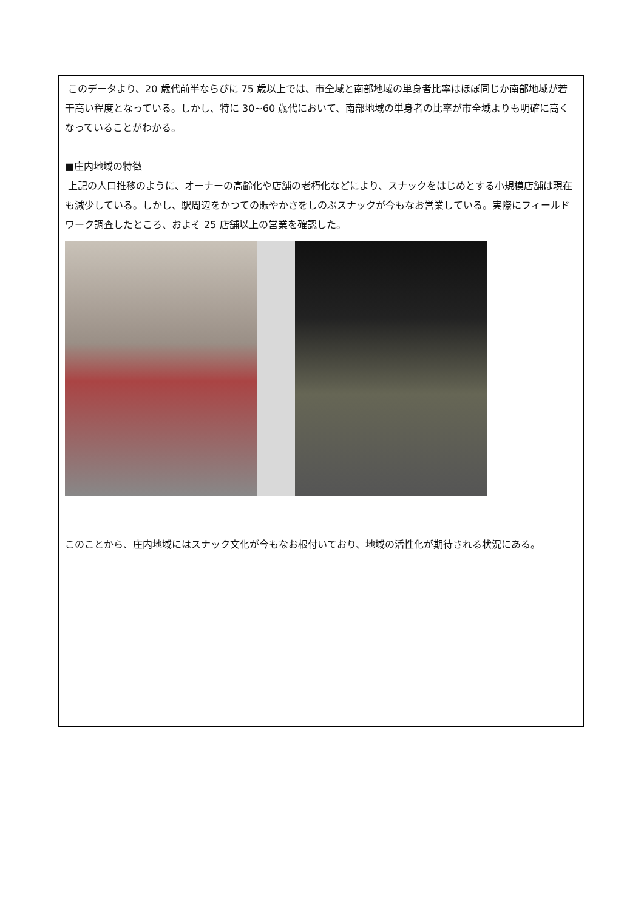このデータより、20 歳代前半ならびに 75 歳以上では、市全域と南部地域の単身者比率はほぼ同じか南部地域が若干高い程度となっている。しかし、特に 30~60 歳代において、南部地域の単身者の比率が市全域よりも明確に高くなっていることがわかる。
■庄内地域の特徴
上記の人口推移のように、オーナーの高齢化や店舗の老朽化などにより、スナックをはじめとする小規模店舗は現在も減少している。しかし、駅周辺をかつての賑やかさをしのぶスナックが今もなお営業している。実際にフィールドワーク調査したところ、およそ 25 店舗以上の営業を確認した。
このことから、庄内地域にはスナック文化が今もなお根付いており、地域の活性化が期待される状況にある。